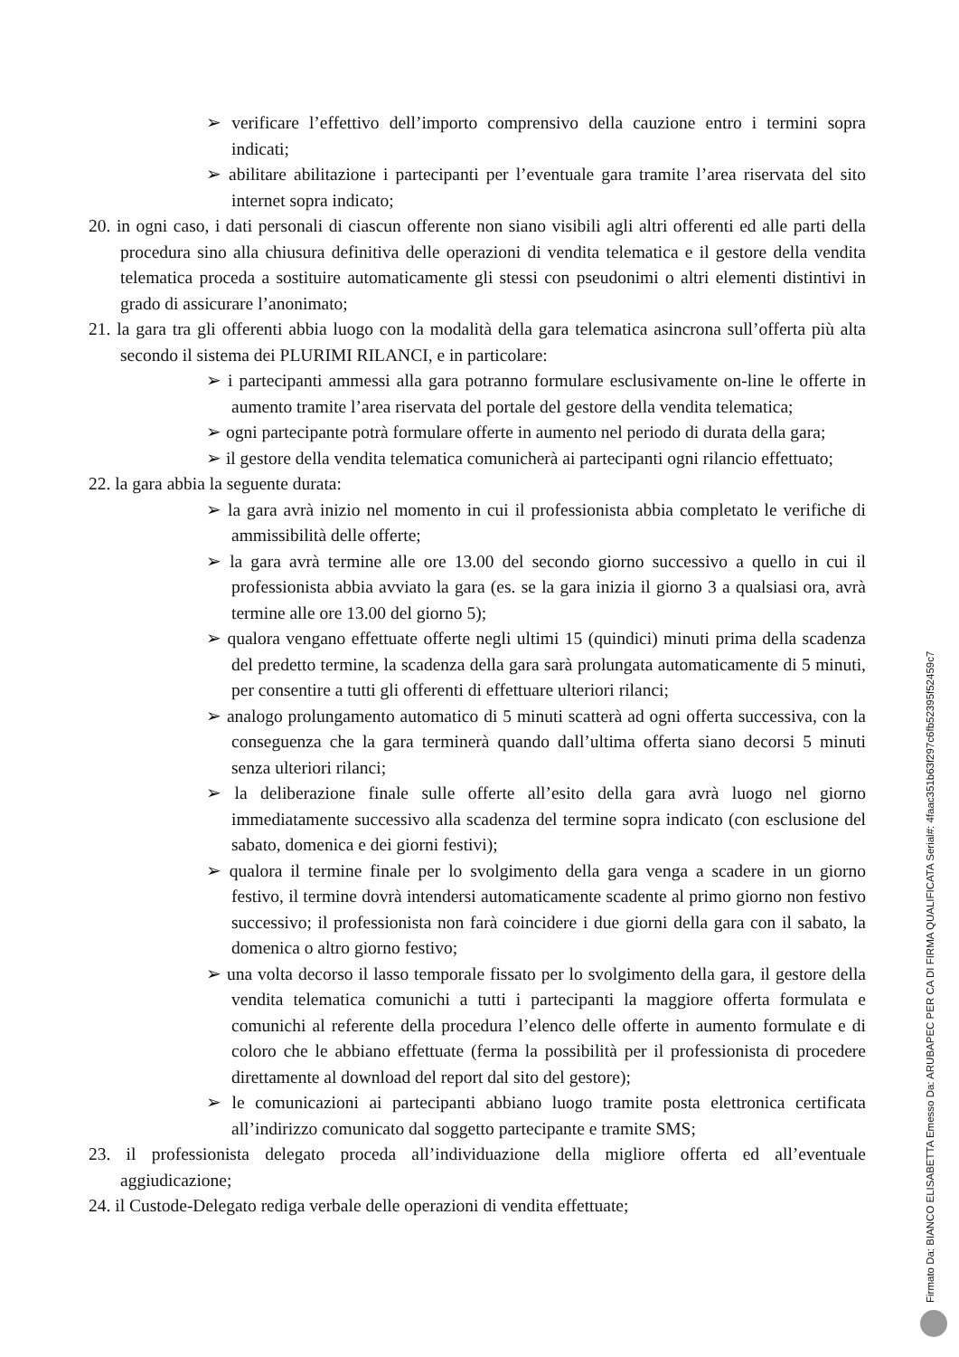➢ verificare l’effettivo dell’importo comprensivo della cauzione entro i termini sopra indicati;
➢ abilitare abilitazione i partecipanti per l’eventuale gara tramite l’area riservata del sito internet sopra indicato;
20. in ogni caso, i dati personali di ciascun offerente non siano visibili agli altri offerenti ed alle parti della procedura sino alla chiusura definitiva delle operazioni di vendita telematica e il gestore della vendita telematica proceda a sostituire automaticamente gli stessi con pseudonimi o altri elementi distintivi in grado di assicurare l’anonimato;
21. la gara tra gli offerenti abbia luogo con la modalità della gara telematica asincrona sull’offerta più alta secondo il sistema dei PLURIMI RILANCI, e in particolare:
➢ i partecipanti ammessi alla gara potranno formulare esclusivamente on-line le offerte in aumento tramite l’area riservata del portale del gestore della vendita telematica;
➢ ogni partecipante potrà formulare offerte in aumento nel periodo di durata della gara;
➢ il gestore della vendita telematica comunicherà ai partecipanti ogni rilancio effettuato;
22. la gara abbia la seguente durata:
➢ la gara avrà inizio nel momento in cui il professionista abbia completato le verifiche di ammissibilità delle offerte;
➢ la gara avrà termine alle ore 13.00 del secondo giorno successivo a quello in cui il professionista abbia avviato la gara (es. se la gara inizia il giorno 3 a qualsiasi ora, avrà termine alle ore 13.00 del giorno 5);
➢ qualora vengano effettuate offerte negli ultimi 15 (quindici) minuti prima della scadenza del predetto termine, la scadenza della gara sarà prolungata automaticamente di 5 minuti, per consentire a tutti gli offerenti di effettuare ulteriori rilanci;
➢ analogo prolungamento automatico di 5 minuti scatterà ad ogni offerta successiva, con la conseguenza che la gara terminerà quando dall’ultima offerta siano decorsi 5 minuti senza ulteriori rilanci;
➢ la deliberazione finale sulle offerte all’esito della gara avrà luogo nel giorno immediatamente successivo alla scadenza del termine sopra indicato (con esclusione del sabato, domenica e dei giorni festivi);
➢ qualora il termine finale per lo svolgimento della gara venga a scadere in un giorno festivo, il termine dovrà intendersi automaticamente scadente al primo giorno non festivo successivo; il professionista non farà coincidere i due giorni della gara con il sabato, la domenica o altro giorno festivo;
➢ una volta decorso il lasso temporale fissato per lo svolgimento della gara, il gestore della vendita telematica comunichi a tutti i partecipanti la maggiore offerta formulata e comunichi al referente della procedura l’elenco delle offerte in aumento formulate e di coloro che le abbiano effettuate (ferma la possibilità per il professionista di procedere direttamente al download del report dal sito del gestore);
➢ le comunicazioni ai partecipanti abbiano luogo tramite posta elettronica certificata all’indirizzo comunicato dal soggetto partecipante e tramite SMS;
23. il professionista delegato proceda all’individuazione della migliore offerta ed all’eventuale aggiudicazione;
24. il Custode-Delegato rediga verbale delle operazioni di vendita effettuate;
Firmato Da: BIANCO ELISABETTA Emesso Da: ARUBAPEC PER CA DI FIRMA QUALIFICATA Serial#: 4faac351b63f297c6fb52395f52459c7